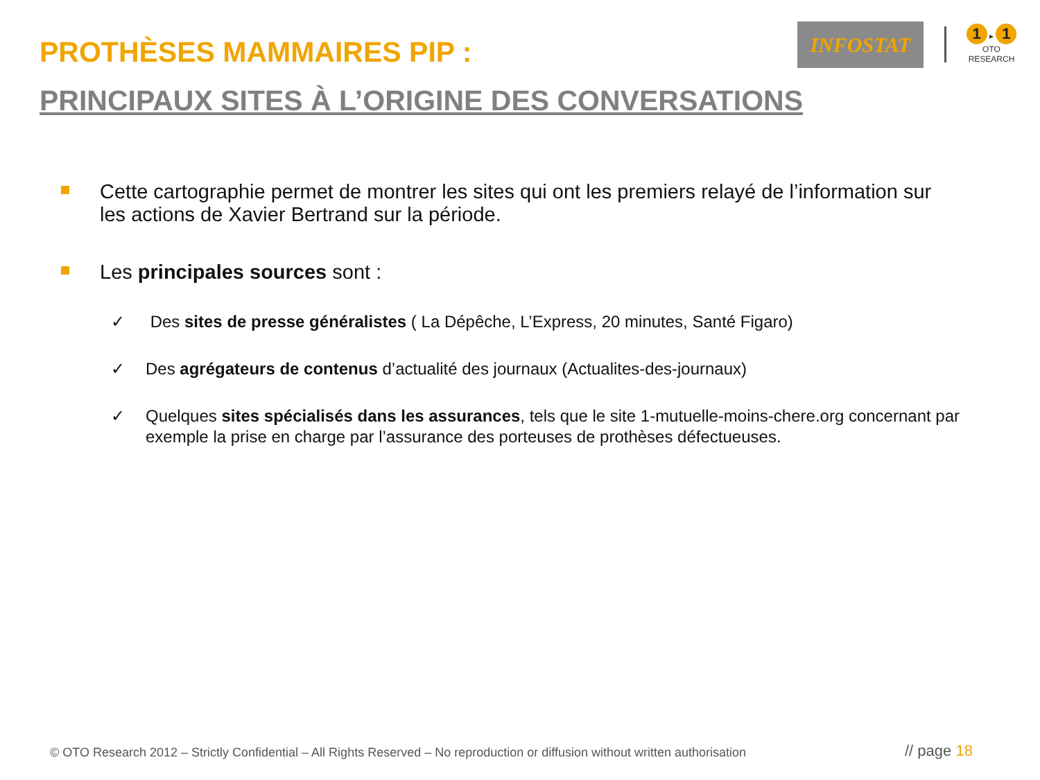PROTHÈSES MAMMAIRES PIP :
PRINCIPAUX SITES À L’ORIGINE DES CONVERSATIONS
INFOSTAT
1 ▸ 1
OTO RESEARCH
Cette cartographie permet de montrer les sites qui ont les premiers relayé de l’information sur les actions de Xavier Bertrand sur la période.
Les principales sources sont :
✓ Des sites de presse généralistes ( La Dépêche, L’Express, 20 minutes, Santé Figaro)
✓ Des agrégateurs de contenus d’actualité des journaux (Actualites-des-journaux)
✓ Quelques sites spécialisés dans les assurances, tels que le site 1-mutuelle-moins-chere.org concernant par exemple la prise en charge par l’assurance des porteuses de prothèses défectueuses.
© OTO Research 2012 – Strictly Confidential – All Rights Reserved – No reproduction or diffusion without written authorisation
// page 18